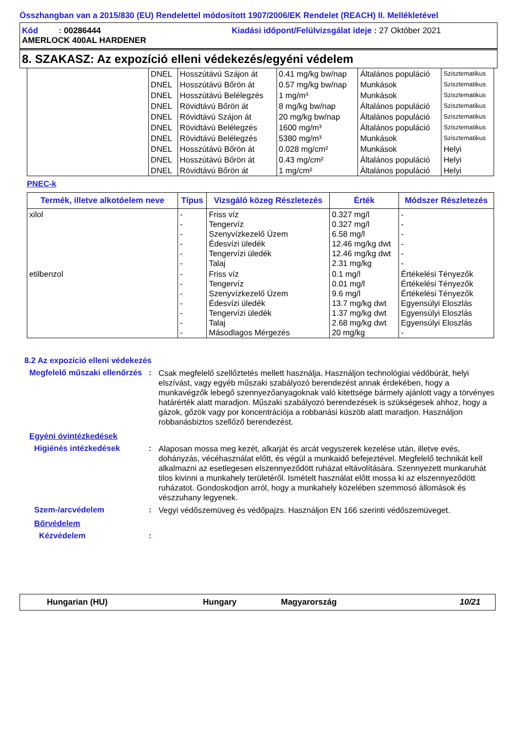Összhangban van a 2015/830 (EU) Rendelettel módosított 1907/2006/EK Rendelet (REACH) II. Mellékletével
Kód : 00286444 Kiadási időpont/Felülvizsgálat ideje : 27 Október 2021
AMERLOCK 400AL HARDENER
8. SZAKASZ: Az expozíció elleni védekezés/egyéni védelem
| | DNEL | Hosszútávú Szájon át | 0.41 mg/kg bw/nap | Általános populáció | Szisztematikus |
| | DNEL | Hosszútávú Bőrön át | 0.57 mg/kg bw/nap | Munkások | Szisztematikus |
| | DNEL | Hosszútávú Belélegzés | 1 mg/m³ | Munkások | Szisztematikus |
| | DNEL | Rövidtávú Bőrön át | 8 mg/kg bw/nap | Általános populáció | Szisztematikus |
| | DNEL | Rövidtávú Szájon át | 20 mg/kg bw/nap | Általános populáció | Szisztematikus |
| | DNEL | Rövidtávú Belélegzés | 1600 mg/m³ | Általános populáció | Szisztematikus |
| | DNEL | Rövidtávú Belélegzés | 5380 mg/m³ | Munkások | Szisztematikus |
| | DNEL | Hosszútávú Bőrön át | 0.028 mg/cm² | Munkások | Helyi |
| | DNEL | Hosszútávú Bőrön át | 0.43 mg/cm² | Általános populáció | Helyi |
| | DNEL | Rövidtávú Bőrön át | 1 mg/cm² | Általános populáció | Helyi |
PNEC-k
| Termék, illetve alkotóelem neve | Típus | Vizsgáló közeg Részletezés | Érték | Módszer Részletezés |
| --- | --- | --- | --- | --- |
| xilol | - - - - - - | Friss víz Tengervíz Szenyvízkezelő Üzem Édesvízi üledék Tengervízi üledék Talaj | 0.327 mg/l 0.327 mg/l 6.58 mg/l 12.46 mg/kg dwt 12.46 mg/kg dwt 2.31 mg/kg | - - - - - - |
| etilbenzol | - - - - - - - | Friss víz Tengervíz Szenyvízkezelő Üzem Édesvízi üledék Tengervízi üledék Talaj Másodlagos Mérgezés | 0.1 mg/l 0.01 mg/l 9.6 mg/l 13.7 mg/kg dwt 1.37 mg/kg dwt 2.68 mg/kg dwt 20 mg/kg | Értékelési Tényezők Értékelési Tényezők Értékelési Tényezők Egyensúlyi Eloszlás Egyensúlyi Eloszlás Egyensúlyi Eloszlás - |
8.2 Az expozíció elleni védekezés
Megfelelő műszaki ellenőrzés
:
Csak megfelelő szellőztetés mellett használja. Használjon technológiai védőbúrát, helyi elszívást, vagy egyéb műszaki szabályozó berendezést annak érdekében, hogy a munkavégzők lebegő szennyezőanyagoknak való kitettsége bármely ajánlott vagy a törvényes határérték alatt maradjon. Műszaki szabályozó berendezések is szükségesek ahhoz, hogy a gázok, gőzök vagy por koncentrációja a robbanási küszöb alatt maradjon. Használjon robbanásbiztos szellőző berendezést.
Egyéni óvintézkedések
Higiénés intézkedések :
Alaposan mossa meg kezét, alkarját és arcát vegyszerek kezelése után, illetve evés, dohányzás, vécéhasználat előtt, és végül a munkaidő befejeztével. Megfelelő technikát kell alkalmazni az esetlegesen elszennyeződött ruházat eltávolítására. Szennyezett munkaruhát tilos kivinni a munkahely területéről. Ismételt használat előtt mossa ki az elszennyeződött ruházatot. Gondoskodjon arról, hogy a munkahely közelében szemmosó állomások és vészzuhany legyenek.
Szem-/arcvédelem :
Vegyi védőszemüveg és védőpajzs. Használjon EN 166 szerinti védőszemüveget.
Bőrvédelem
Kézvédelem :
Hungarian (HU) Hungary Magyarország 10/21